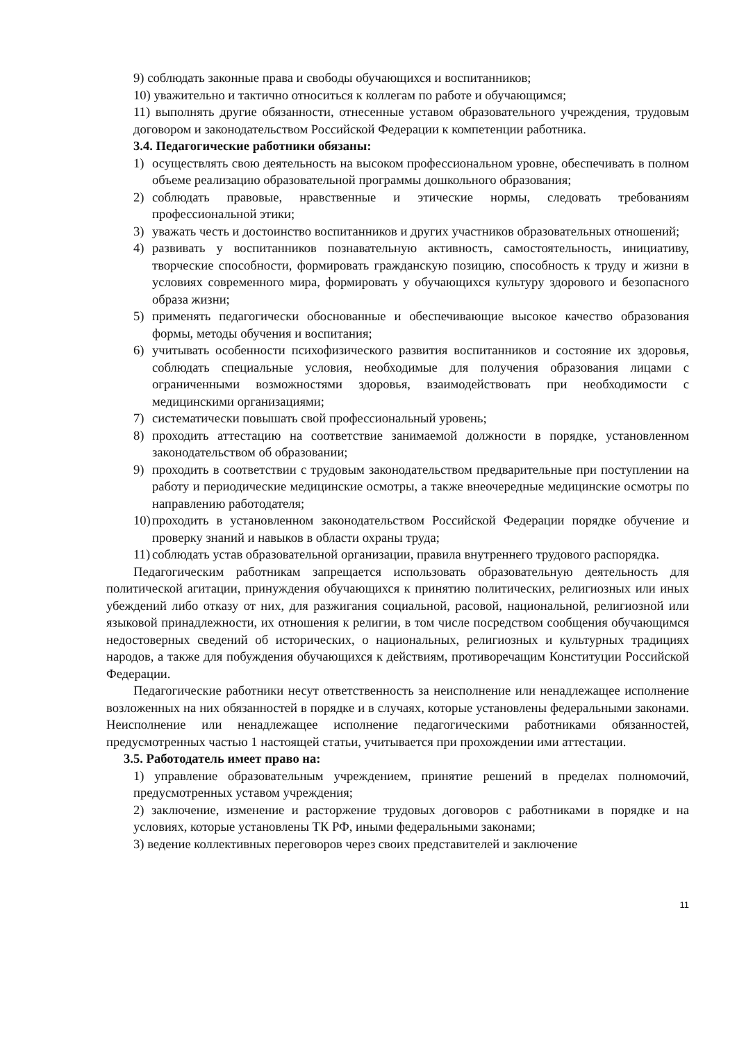9) соблюдать законные права и свободы обучающихся и воспитанников;
10) уважительно и тактично относиться к коллегам по работе и обучающимся;
11) выполнять другие обязанности, отнесенные уставом образовательного учреждения, трудовым договором и законодательством Российской Федерации к компетенции работника.
3.4. Педагогические работники обязаны:
1) осуществлять свою деятельность на высоком профессиональном уровне, обеспечивать в полном объеме реализацию образовательной программы дошкольного образования;
2) соблюдать правовые, нравственные и этические нормы, следовать требованиям профессиональной этики;
3) уважать честь и достоинство воспитанников и других участников образовательных отношений;
4) развивать у воспитанников познавательную активность, самостоятельность, инициативу, творческие способности, формировать гражданскую позицию, способность к труду и жизни в условиях современного мира, формировать у обучающихся культуру здорового и безопасного образа жизни;
5) применять педагогически обоснованные и обеспечивающие высокое качество образования формы, методы обучения и воспитания;
6) учитывать особенности психофизического развития воспитанников и состояние их здоровья, соблюдать специальные условия, необходимые для получения образования лицами с ограниченными возможностями здоровья, взаимодействовать при необходимости с медицинскими организациями;
7) систематически повышать свой профессиональный уровень;
8) проходить аттестацию на соответствие занимаемой должности в порядке, установленном законодательством об образовании;
9) проходить в соответствии с трудовым законодательством предварительные при поступлении на работу и периодические медицинские осмотры, а также внеочередные медицинские осмотры по направлению работодателя;
10) проходить в установленном законодательством Российской Федерации порядке обучение и проверку знаний и навыков в области охраны труда;
11) соблюдать устав образовательной организации, правила внутреннего трудового распорядка.
Педагогическим работникам запрещается использовать образовательную деятельность для политической агитации, принуждения обучающихся к принятию политических, религиозных или иных убеждений либо отказу от них, для разжигания социальной, расовой, национальной, религиозной или языковой принадлежности, их отношения к религии, в том числе посредством сообщения обучающимся недостоверных сведений об исторических, о национальных, религиозных и культурных традициях народов, а также для побуждения обучающихся к действиям, противоречащим Конституции Российской Федерации.
Педагогические работники несут ответственность за неисполнение или ненадлежащее исполнение возложенных на них обязанностей в порядке и в случаях, которые установлены федеральными законами. Неисполнение или ненадлежащее исполнение педагогическими работниками обязанностей, предусмотренных частью 1 настоящей статьи, учитывается при прохождении ими аттестации.
3.5. Работодатель имеет право на:
1) управление образовательным учреждением, принятие решений в пределах полномочий, предусмотренных уставом учреждения;
2) заключение, изменение и расторжение трудовых договоров с работниками в порядке и на условиях, которые установлены ТК РФ, иными федеральными законами;
3) ведение коллективных переговоров через своих представителей и заключение
11